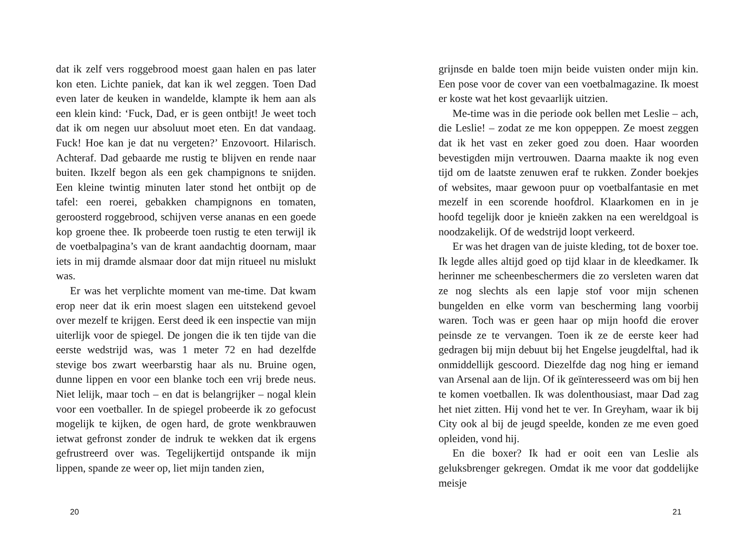dat ik zelf vers roggebrood moest gaan halen en pas later kon eten. Lichte paniek, dat kan ik wel zeggen. Toen Dad even later de keuken in wandelde, klampte ik hem aan als een klein kind: ‘Fuck, Dad, er is geen ontbijt! Je weet toch dat ik om negen uur absoluut moet eten. En dat vandaag. Fuck! Hoe kan je dat nu vergeten?’ Enzovoort. Hilarisch. Achteraf. Dad gebaarde me rustig te blijven en rende naar buiten. Ikzelf begon als een gek champignons te snijden. Een kleine twintig minuten later stond het ontbijt op de tafel: een roerei, gebakken champignons en tomaten, geroosterd roggebrood, schijven verse ananas en een goede kop groene thee. Ik probeerde toen rustig te eten terwijl ik de voetbalpagina’s van de krant aandachtig doornam, maar iets in mij dramde alsmaar door dat mijn ritueel nu mislukt was.
Er was het verplichte moment van me-time. Dat kwam erop neer dat ik erin moest slagen een uitstekend gevoel over mezelf te krijgen. Eerst deed ik een inspectie van mijn uiterlijk voor de spiegel. De jongen die ik ten tijde van die eerste wedstrijd was, was 1 meter 72 en had dezelfde stevige bos zwart weerbarstig haar als nu. Bruine ogen, dunne lippen en voor een blanke toch een vrij brede neus. Niet lelijk, maar toch – en dat is belangrijker – nogal klein voor een voetballer. In de spiegel probeerde ik zo gefocust mogelijk te kijken, de ogen hard, de grote wenkbrauwen ietwat gefronst zonder de indruk te wekken dat ik ergens gefrustreerd over was. Tegelijkertijd ontspande ik mijn lippen, spande ze weer op, liet mijn tanden zien,
20
grijnsde en balde toen mijn beide vuisten onder mijn kin. Een pose voor de cover van een voetbalmagazine. Ik moest er koste wat het kost gevaarlijk uitzien.
Me-time was in die periode ook bellen met Leslie – ach, die Leslie! – zodat ze me kon oppeppen. Ze moest zeggen dat ik het vast en zeker goed zou doen. Haar woorden bevestigden mijn vertrouwen. Daarna maakte ik nog even tijd om de laatste zenuwen eraf te rukken. Zonder boekjes of websites, maar gewoon puur op voetbalfantasie en met mezelf in een scorende hoofdrol. Klaarkomen en in je hoofd tegelijk door je knieën zakken na een wereldgoal is noodzakelijk. Of de wedstrijd loopt verkeerd.
Er was het dragen van de juiste kleding, tot de boxer toe. Ik legde alles altijd goed op tijd klaar in de kleedkamer. Ik herinner me scheenbeschermers die zo versleten waren dat ze nog slechts als een lapje stof voor mijn schenen bungelden en elke vorm van bescherming lang voorbij waren. Toch was er geen haar op mijn hoofd die erover peinsde ze te vervangen. Toen ik ze de eerste keer had gedragen bij mijn debuut bij het Engelse jeugdelftal, had ik onmiddellijk gescoord. Diezelfde dag nog hing er iemand van Arsenal aan de lijn. Of ik geïnteresseerd was om bij hen te komen voetballen. Ik was dolenthousiast, maar Dad zag het niet zitten. Hij vond het te ver. In Greyham, waar ik bij City ook al bij de jeugd speelde, konden ze me even goed opleiden, vond hij.
En die boxer? Ik had er ooit een van Leslie als geluksbrenger gekregen. Omdat ik me voor dat goddelijke meisje
21